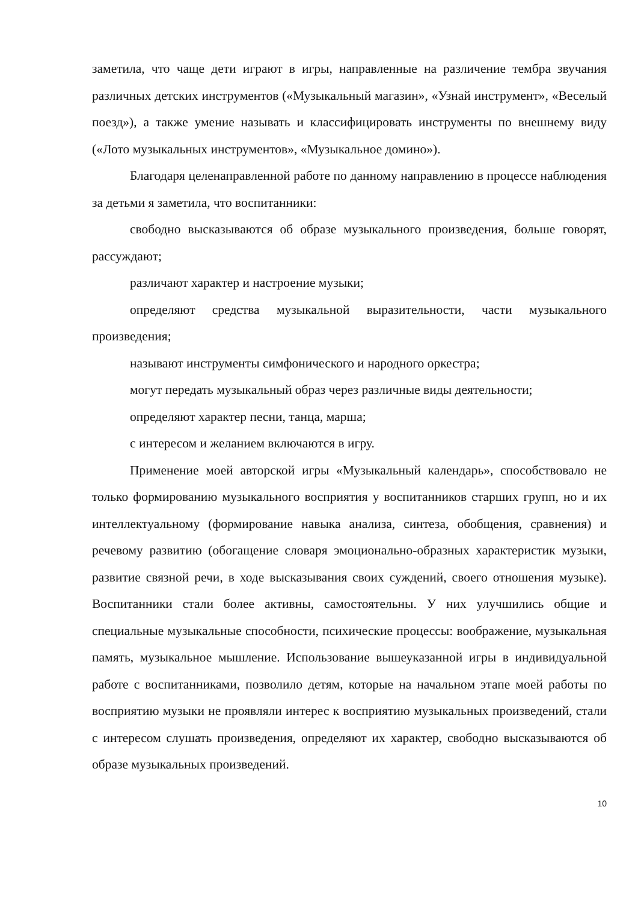заметила, что чаще дети играют в игры, направленные на различение тембра звучания различных детских инструментов («Музыкальный магазин», «Узнай инструмент», «Веселый поезд»), а также умение называть и классифицировать инструменты по внешнему виду («Лото музыкальных инструментов», «Музыкальное домино»).
Благодаря целенаправленной работе по данному направлению в процессе наблюдения за детьми я заметила, что воспитанники:
свободно высказываются об образе музыкального произведения, больше говорят, рассуждают;
различают характер и настроение музыки;
определяют средства музыкальной выразительности, части музыкального произведения;
называют инструменты симфонического и народного оркестра;
могут передать музыкальный образ через различные виды деятельности;
определяют характер песни, танца, марша;
с интересом и желанием включаются в игру.
Применение моей авторской игры «Музыкальный календарь», способствовало не только формированию музыкального восприятия у воспитанников старших групп, но и их интеллектуальному (формирование навыка анализа, синтеза, обобщения, сравнения) и речевому развитию (обогащение словаря эмоционально-образных характеристик музыки, развитие связной речи, в ходе высказывания своих суждений, своего отношения музыке). Воспитанники стали более активны, самостоятельны. У них улучшились общие и специальные музыкальные способности, психические процессы: воображение, музыкальная память, музыкальное мышление. Использование вышеуказанной игры в индивидуальной работе с воспитанниками, позволило детям, которые на начальном этапе моей работы по восприятию музыки не проявляли интерес к восприятию музыкальных произведений, стали с интересом слушать произведения, определяют их характер, свободно высказываются об образе музыкальных произведений.
10